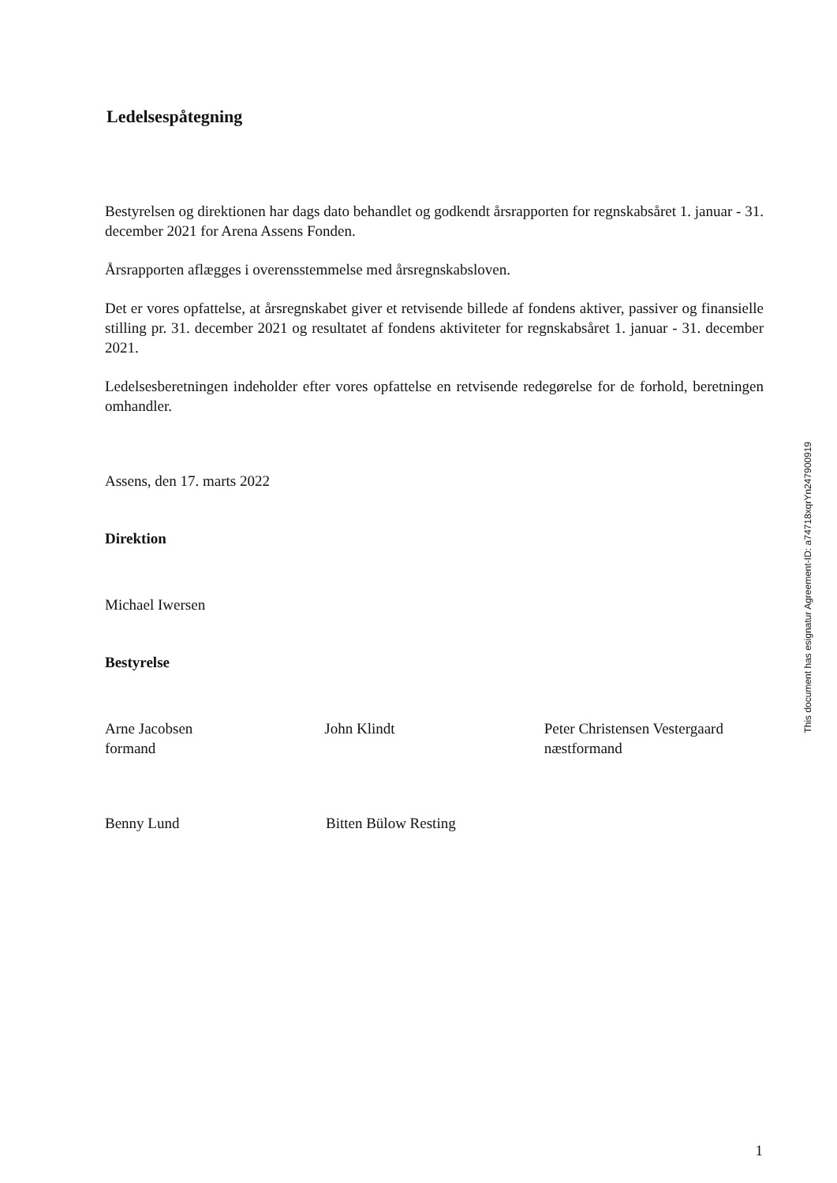Ledelsespåtegning
Bestyrelsen og direktionen har dags dato behandlet og godkendt årsrapporten for regnskabsåret 1. januar - 31. december 2021 for Arena Assens Fonden.
Årsrapporten aflægges i overensstemmelse med årsregnskabsloven.
Det er vores opfattelse, at årsregnskabet giver et retvisende billede af fondens aktiver, passiver og finansielle stilling pr. 31. december 2021 og resultatet af fondens aktiviteter for regnskabsåret 1. januar - 31. december 2021.
Ledelsesberetningen indeholder efter vores opfattelse en retvisende redegørelse for de forhold, beretningen omhandler.
Assens, den 17. marts 2022
Direktion
Michael Iwersen
Bestyrelse
Arne Jacobsen
formand
John Klindt Peter Christensen Vestergaard
næstformand
Benny Lund Bitten Bülow Resting
This document has esignatur Agreement-ID: a74718xqrYn247900919
1